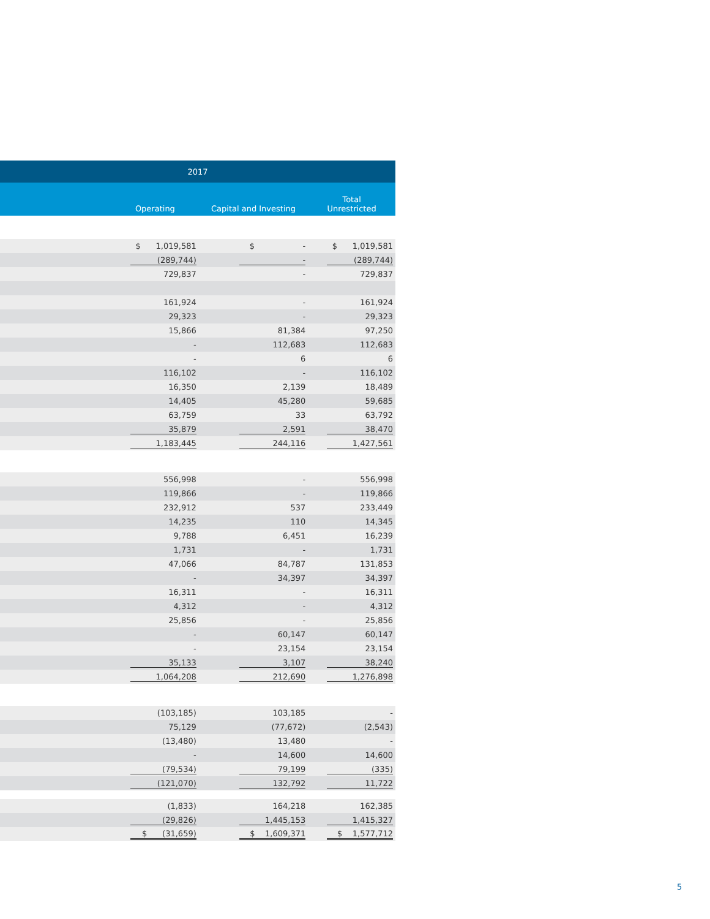| 2017 | | | |
| --- | --- | --- | --- |
| | Operating | Capital and Investing | Total Unrestricted |
| | $ 1,019,581 | $ - | $ 1,019,581 |
| | (289,744) | - | (289,744) |
| | 729,837 | - | 729,837 |
| | 161,924 | - | 161,924 |
| | 29,323 | - | 29,323 |
| | 15,866 | 81,384 | 97,250 |
| | - | 112,683 | 112,683 |
| | - | 6 | 6 |
| | 116,102 | - | 116,102 |
| | 16,350 | 2,139 | 18,489 |
| | 14,405 | 45,280 | 59,685 |
| | 63,759 | 33 | 63,792 |
| | 35,879 | 2,591 | 38,470 |
| | 1,183,445 | 244,116 | 1,427,561 |
| | 556,998 | - | 556,998 |
| | 119,866 | - | 119,866 |
| | 232,912 | 537 | 233,449 |
| | 14,235 | 110 | 14,345 |
| | 9,788 | 6,451 | 16,239 |
| | 1,731 | - | 1,731 |
| | 47,066 | 84,787 | 131,853 |
| | - | 34,397 | 34,397 |
| | 16,311 | - | 16,311 |
| | 4,312 | - | 4,312 |
| | 25,856 | - | 25,856 |
| | - | 60,147 | 60,147 |
| | - | 23,154 | 23,154 |
| | 35,133 | 3,107 | 38,240 |
| | 1,064,208 | 212,690 | 1,276,898 |
| | (103,185) | 103,185 | - |
| | 75,129 | (77,672) | (2,543) |
| | (13,480) | 13,480 | - |
| | - | 14,600 | 14,600 |
| | (79,534) | 79,199 | (335) |
| | (121,070) | 132,792 | 11,722 |
| | (1,833) | 164,218 | 162,385 |
| | (29,826) | 1,445,153 | 1,415,327 |
| | $ (31,659) | $ 1,609,371 | $ 1,577,712 |
5